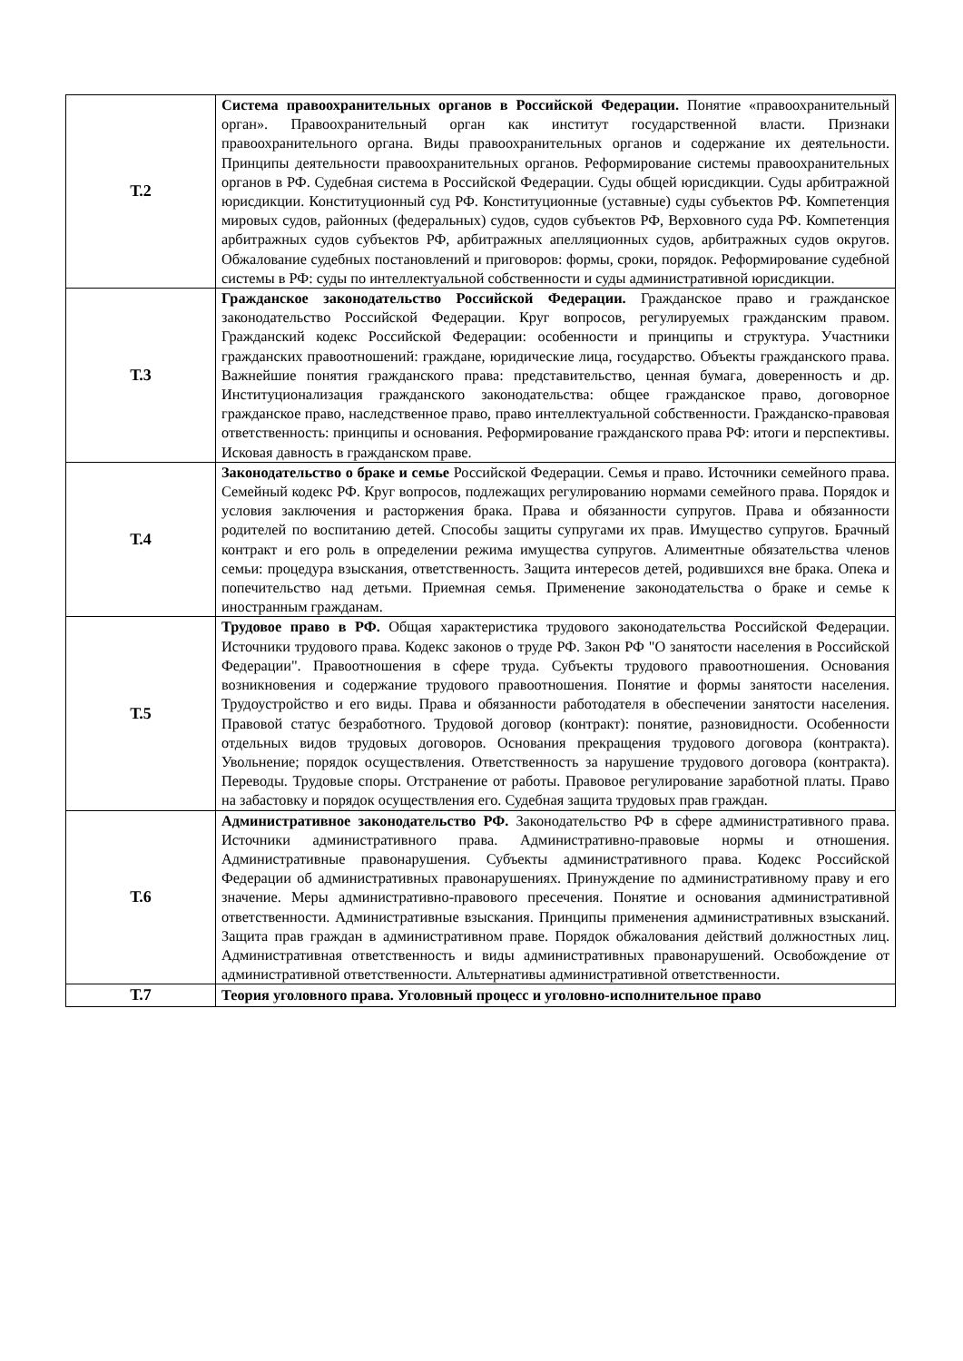| Т.2 | Система правоохранительных органов в Российской Федерации. Понятие «правоохранительный орган». Правоохранительный орган как институт государственной власти. Признаки правоохранительного органа. Виды правоохранительных органов и содержание их деятельности. Принципы деятельности правоохранительных органов. Реформирование системы правоохранительных органов в РФ. Судебная система в Российской Федерации. Суды общей юрисдикции. Суды арбитражной юрисдикции. Конституционный суд РФ. Конституционные (уставные) суды субъектов РФ. Компетенция мировых судов, районных (федеральных) судов, судов субъектов РФ, Верховного суда РФ. Компетенция арбитражных судов субъектов РФ, арбитражных апелляционных судов, арбитражных судов округов. Обжалование судебных постановлений и приговоров: формы, сроки, порядок. Реформирование судебной системы в РФ: суды по интеллектуальной собственности и суды административной юрисдикции. |
| Т.3 | Гражданское законодательство Российской Федерации. Гражданское право и гражданское законодательство Российской Федерации. Круг вопросов, регулируемых гражданским правом. Гражданский кодекс Российской Федерации: особенности и принципы и структура. Участники гражданских правоотношений: граждане, юридические лица, государство. Объекты гражданского права. Важнейшие понятия гражданского права: представительство, ценная бумага, доверенность и др. Институционализация гражданского законодательства: общее гражданское право, договорное гражданское право, наследственное право, право интеллектуальной собственности. Гражданско-правовая ответственность: принципы и основания. Реформирование гражданского права РФ: итоги и перспективы. Исковая давность в гражданском праве. |
| Т.4 | Законодательство о браке и семье Российской Федерации. Семья и право. Источники семейного права. Семейный кодекс РФ. Круг вопросов, подлежащих регулированию нормами семейного права. Порядок и условия заключения и расторжения брака. Права и обязанности супругов. Права и обязанности родителей по воспитанию детей. Способы защиты супругами их прав. Имущество супругов. Брачный контракт и его роль в определении режима имущества супругов. Алиментные обязательства членов семьи: процедура взыскания, ответственность. Защита интересов детей, родившихся вне брака. Опека и попечительство над детьми. Приемная семья. Применение законодательства о браке и семье к иностранным гражданам. |
| Т.5 | Трудовое право в РФ. Общая характеристика трудового законодательства Российской Федерации. Источники трудового права. Кодекс законов о труде РФ. Закон РФ "О занятости населения в Российской Федерации". Правоотношения в сфере труда. Субъекты трудового правоотношения. Основания возникновения и содержание трудового правоотношения. Понятие и формы занятости населения. Трудоустройство и его виды. Права и обязанности работодателя в обеспечении занятости населения. Правовой статус безработного. Трудовой договор (контракт): понятие, разновидности. Особенности отдельных видов трудовых договоров. Основания прекращения трудового договора (контракта). Увольнение; порядок осуществления. Ответственность за нарушение трудового договора (контракта). Переводы. Трудовые споры. Отстранение от работы. Правовое регулирование заработной платы. Право на забастовку и порядок осуществления его. Судебная защита трудовых прав граждан. |
| Т.6 | Административное законодательство РФ. Законодательство РФ в сфере административного права. Источники административного права. Административно-правовые нормы и отношения. Административные правонарушения. Субъекты административного права. Кодекс Российской Федерации об административных правонарушениях. Принуждение по административному праву и его значение. Меры административно-правового пресечения. Понятие и основания административной ответственности. Административные взыскания. Принципы применения административных взысканий. Защита прав граждан в административном праве. Порядок обжалования действий должностных лиц. Административная ответственность и виды административных правонарушений. Освобождение от административной ответственности. Альтернативы административной ответственности. |
| Т.7 | Теория уголовного права. Уголовный процесс и уголовно-исполнительное право |